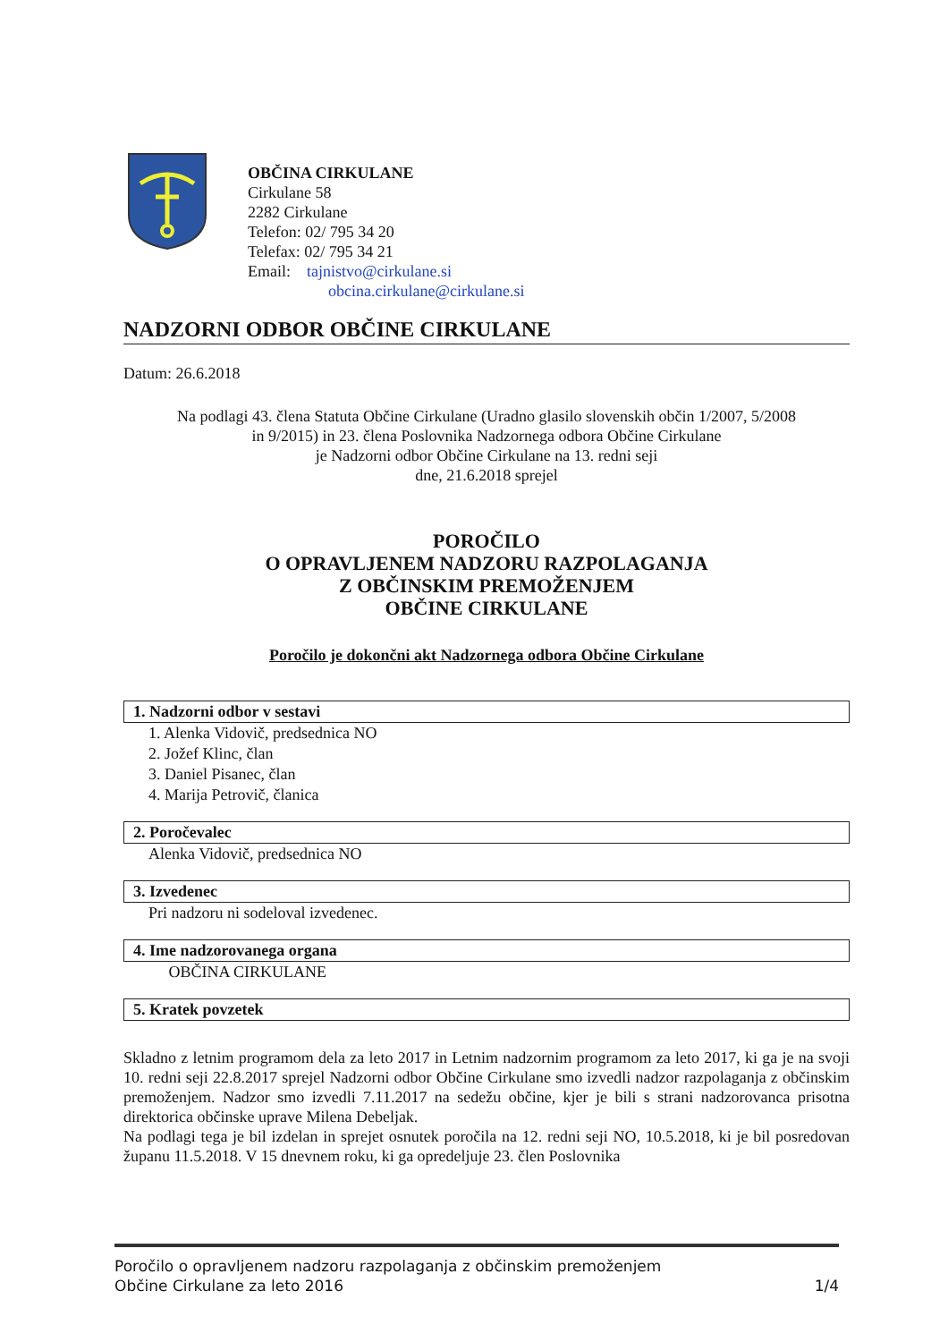OBČINA CIRKULANE
Cirkulane 58
2282 Cirkulane
Telefon: 02/ 795 34 20
Telefax: 02/ 795 34 21
Email: tajnistvo@cirkulane.si
obcina.cirkulane@cirkulane.si
NADZORNI ODBOR OBČINE CIRKULANE
Datum: 26.6.2018
Na podlagi 43. člena Statuta Občine Cirkulane (Uradno glasilo slovenskih občin 1/2007, 5/2008
in 9/2015) in 23. člena Poslovnika Nadzornega odbora Občine Cirkulane
je Nadzorni odbor Občine Cirkulane na 13. redni seji
dne, 21.6.2018 sprejel
POROČILO
O OPRAVLJENEM NADZORU RAZPOLAGANJA
Z OBČINSKIM PREMOŽENJEM
OBČINE CIRKULANE
Poročilo je dokončni akt Nadzornega odbora Občine Cirkulane
1. Nadzorni odbor v sestavi
1. Alenka Vidovič, predsednica NO
2. Jožef Klinc, član
3. Daniel Pisanec, član
4. Marija Petrovič, članica
2. Poročevalec
Alenka Vidovič, predsednica NO
3. Izvedenec
Pri nadzoru ni sodeloval izvedenec.
4. Ime nadzorovanega organa
OBČINA CIRKULANE
5. Kratek povzetek
Skladno z letnim programom dela za leto 2017 in Letnim nadzornim programom za leto 2017, ki ga je na svoji 10. redni seji 22.8.2017 sprejel Nadzorni odbor Občine Cirkulane smo izvedli nadzor razpolaganja z občinskim premoženjem. Nadzor smo izvedli 7.11.2017 na sedežu občine, kjer je bili s strani nadzorovanca prisotna direktorica občinske uprave Milena Debeljak.
Na podlagi tega je bil izdelan in sprejet osnutek poročila na 12. redni seji NO, 10.5.2018, ki je bil posredovan županu 11.5.2018. V 15 dnevnem roku, ki ga opredeljuje 23. člen Poslovnika
Poročilo o opravljenem nadzoru razpolaganja z občinskim premoženjem
Občine Cirkulane za leto 2016
1/4